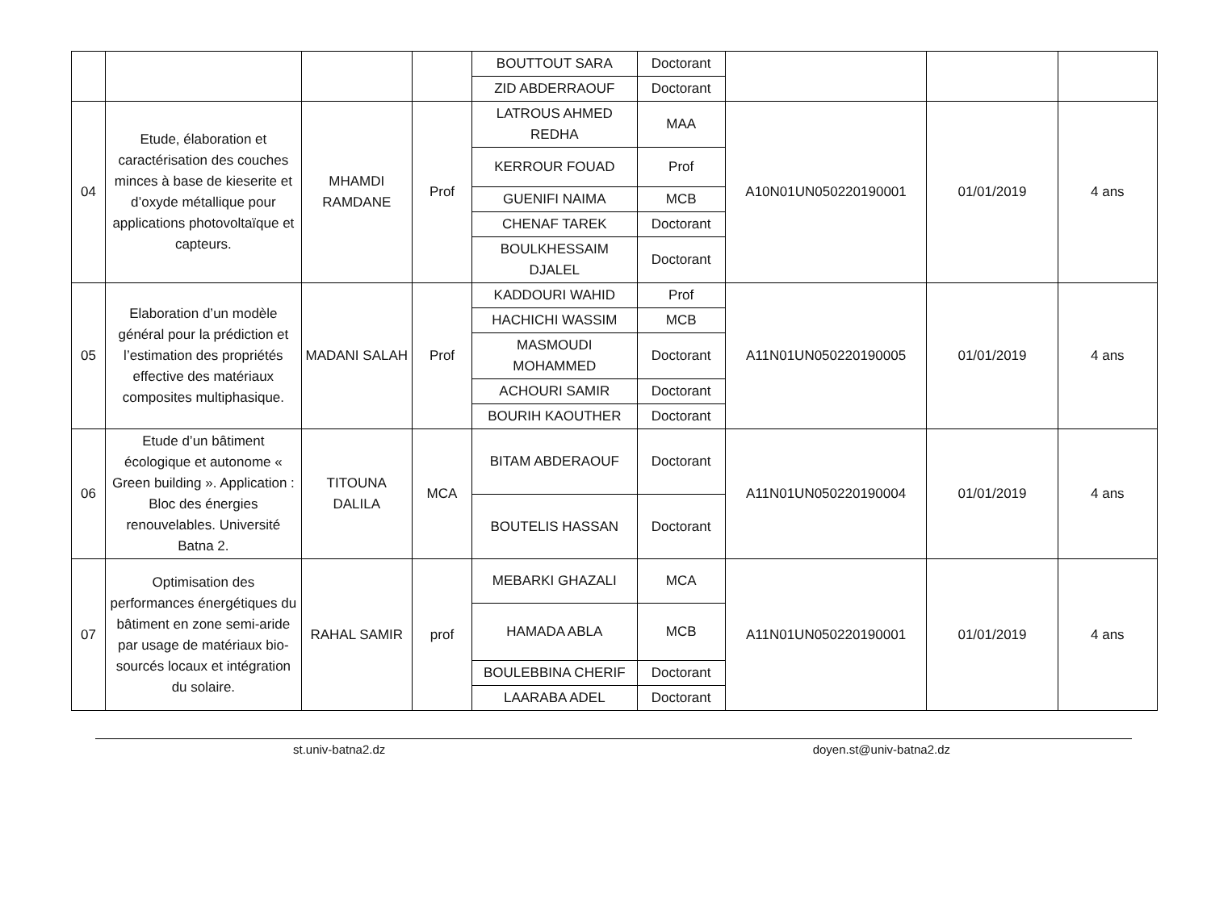| | | | | BOUTTOUT SARA | Doctorant | | | |
| | | | | ZID ABDERRAOUF | Doctorant | | | |
| 04 | Etude, élaboration et caractérisation des couches minces à base de kieserite et d’oxyde métallique pour applications photovoltaïque et capteurs. | MHAMDI RAMDANE | Prof | LATROUS AHMED REDHA | MAA | A10N01UN050220190001 | 01/01/2019 | 4 ans |
| | | | | KERROUR FOUAD | Prof | | | |
| | | | | GUENIFI NAIMA | MCB | | | |
| | | | | CHENAF TAREK | Doctorant | | | |
| | | | | BOULKHESSAIM DJALEL | Doctorant | | | |
| 05 | Elaboration d’un modèle général pour la prédiction et l’estimation des propriétés effective des matériaux composites multiphasique. | MADANI SALAH | Prof | KADDOURI WAHID | Prof | A11N01UN050220190005 | 01/01/2019 | 4 ans |
| | | | | HACHICHI WASSIM | MCB | | | |
| | | | | MASMOUDI MOHAMMED | Doctorant | | | |
| | | | | ACHOURI SAMIR | Doctorant | | | |
| | | | | BOURIH KAOUTHER | Doctorant | | | |
| 06 | Etude d’un bâtiment écologique et autonome « Green building ». Application : Bloc des énergies renouvelables. Université Batna 2. | TITOUNA DALILA | MCA | BITAM ABDERAOUF | Doctorant | A11N01UN050220190004 | 01/01/2019 | 4 ans |
| | | | | BOUTELIS HASSAN | Doctorant | | | |
| 07 | Optimisation des performances énergétiques du bâtiment en zone semi-aride par usage de matériaux bio-sourcés locaux et intégration du solaire. | RAHAL SAMIR | prof | MEBARKI GHAZALI | MCA | A11N01UN050220190001 | 01/01/2019 | 4 ans |
| | | | | HAMADA ABLA | MCB | | | |
| | | | | BOULEBBINA CHERIF | Doctorant | | | |
| | | | | LAARABA ADEL | Doctorant | | | |
st.univ-batna2.dz doyen.st@univ-batna2.dz